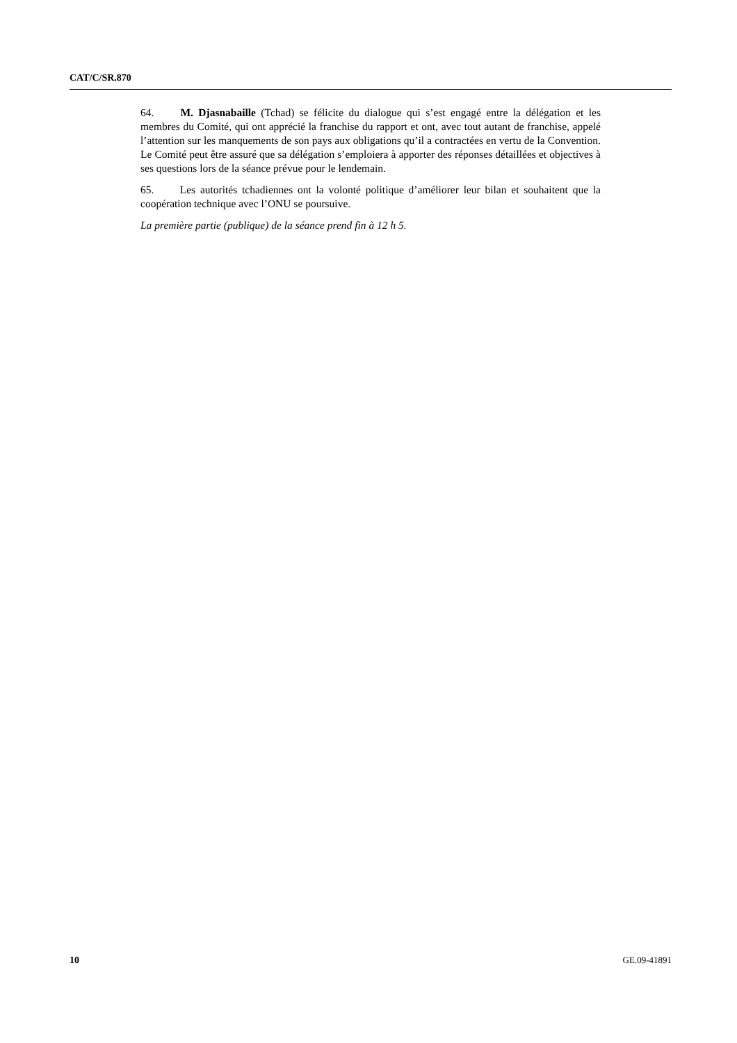CAT/C/SR.870
64. M. Djasnabaille (Tchad) se félicite du dialogue qui s’est engagé entre la délégation et les membres du Comité, qui ont apprécié la franchise du rapport et ont, avec tout autant de franchise, appelé l’attention sur les manquements de son pays aux obligations qu’il a contractées en vertu de la Convention. Le Comité peut être assuré que sa délégation s’emploiera à apporter des réponses détaillées et objectives à ses questions lors de la séance prévue pour le lendemain.
65. Les autorités tchadiennes ont la volonté politique d’améliorer leur bilan et souhaitent que la coopération technique avec l’ONU se poursuive.
La première partie (publique) de la séance prend fin à 12 h 5.
10 GE.09-41891